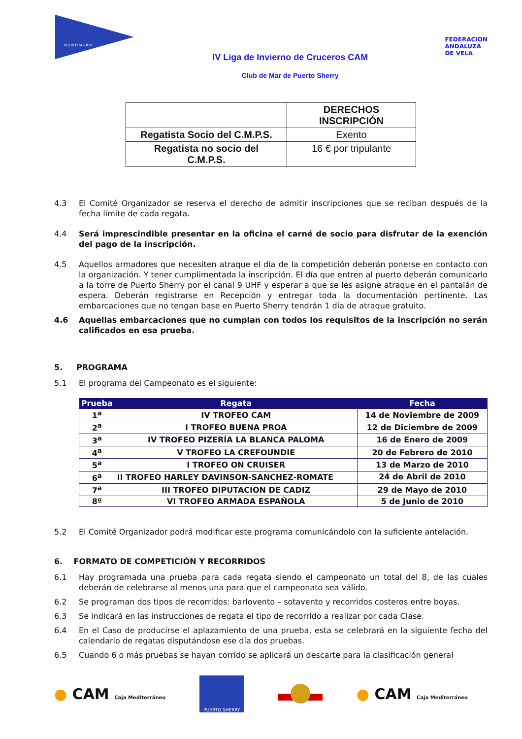PUERTO SHERRY
IV Liga de Invierno de Cruceros CAM
Club de Mar de Puerto Sherry
FEDERACION
ANDALUZA
DE VELA
| | DERECHOS INSCRIPCIÓN |
| Regatista Socio del C.M.P.S. | Exento |
| Regatista no socio del C.M.P.S. | 16 € por tripulante |
4.3 El Comité Organizador se reserva el derecho de admitir inscripciones que se reciban después de la fecha límite de cada regata.
4.4 Será imprescindible presentar en la oficina el carné de socio para disfrutar de la exención del pago de la inscripción.
4.5 Aquellos armadores que necesiten atraque el día de la competición deberán ponerse en contacto con la organización. Y tener cumplimentada la inscripción. El día que entren al puerto deberán comunicarlo a la torre de Puerto Sherry por el canal 9 UHF y esperar a que se les asigne atraque en el pantalán de espera. Deberán registrarse en Recepción y entregar toda la documentación pertinente. Las embarcaciones que no tengan base en Puerto Sherry tendrán 1 día de atraque gratuito.
4.6 Aquellas embarcaciones que no cumplan con todos los requisitos de la inscripción no serán calificados en esa prueba.
5. PROGRAMA
5.1 El programa del Campeonato es el siguiente:
| Prueba | Regata | Fecha |
| --- | --- | --- |
| 1<sup>a</sup> | IV TROFEO CAM | 14 de Noviembre de 2009 |
| 2<sup>a</sup> | I TROFEO BUENA PROA | 12 de Diciembre de 2009 |
| 3<sup>a</sup> | IV TROFEO PIZERÍA LA BLANCA PALOMA | 16 de Enero de 2009 |
| 4<sup>a</sup> | V TROFEO LA CREFOUNDIE | 20 de Febrero de 2010 |
| 5<sup>a</sup> | I TROFEO ON CRUISER | 13 de Marzo de 2010 |
| 6<sup>a</sup> | II TROFEO HARLEY DAVINSON-SANCHEZ-ROMATE | 24 de Abril de 2010 |
| 7<sup>a</sup> | III TROFEO DIPUTACION DE CADIZ | 29 de Mayo de 2010 |
| 8º | VI TROFEO ARMADA ESPAÑOLA | 5 de Junio de 2010 |
5.2 El Comité Organizador podrá modificar este programa comunicándolo con la suficiente antelación.
6. FORMATO DE COMPETICIÓN Y RECORRIDOS
6.1 Hay programada una prueba para cada regata siendo el campeonato un total del 8, de las cuales deberán de celebrarse al menos una para que el campeonato sea válido.
6.2 Se programan dos tipos de recorridos: barlovento – sotavento y recorridos costeros entre boyas.
6.3 Se indicará en las instrucciones de regata el tipo de recorrido a realizar por cada Clase.
6.4 En el Caso de producirse el aplazamiento de una prueba, esta se celebrará en la siguiente fecha del calendario de regatas disputándose ese día dos pruebas.
6.5 Cuando 6 o más pruebas se hayan corrido se aplicará un descarte para la clasificación general
● CAM Caja Mediterráneo
PUERTO SHERRY
● CAM Caja Mediterráneo